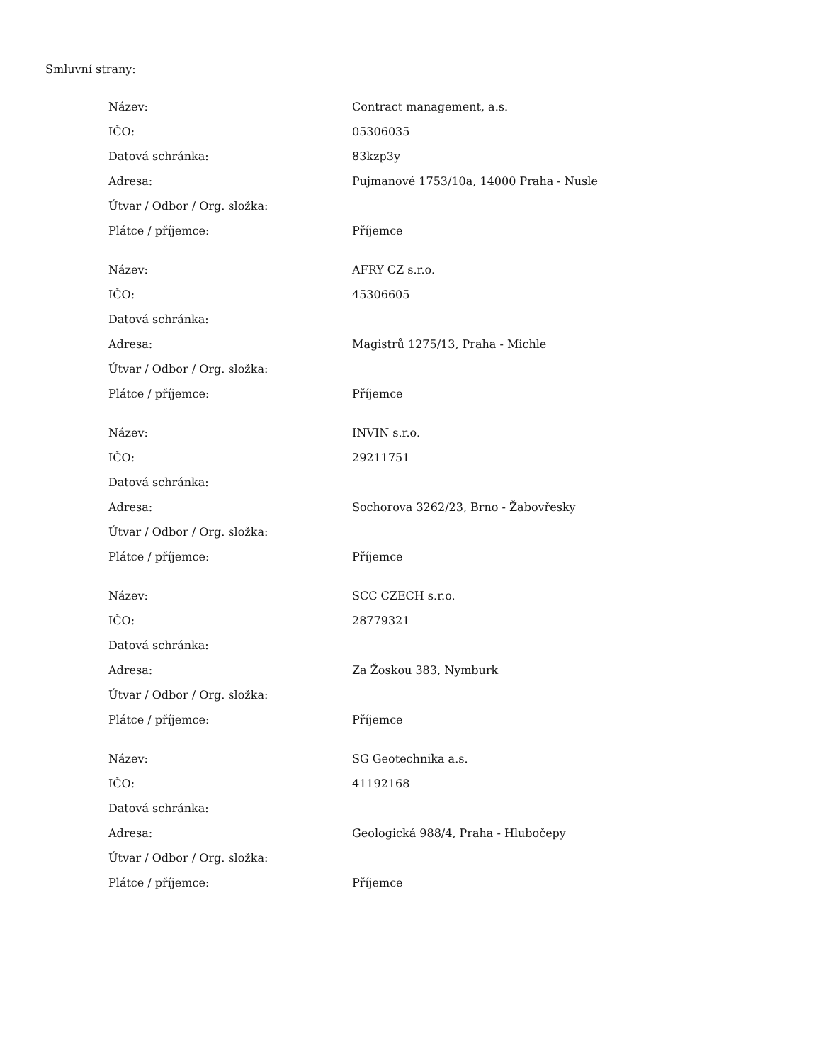Smluvní strany:
| Název: | Contract management, a.s. |
| IČO: | 05306035 |
| Datová schránka: | 83kzp3y |
| Adresa: | Pujmanové 1753/10a, 14000 Praha - Nusle |
| Útvar / Odbor / Org. složka: | |
| Plátce / příjemce: | Příjemce |
| Název: | AFRY CZ s.r.o. |
| IČO: | 45306605 |
| Datová schránka: | |
| Adresa: | Magistrů 1275/13, Praha - Michle |
| Útvar / Odbor / Org. složka: | |
| Plátce / příjemce: | Příjemce |
| Název: | INVIN s.r.o. |
| IČO: | 29211751 |
| Datová schránka: | |
| Adresa: | Sochorova 3262/23, Brno - Žabovřesky |
| Útvar / Odbor / Org. složka: | |
| Plátce / příjemce: | Příjemce |
| Název: | SCC CZECH s.r.o. |
| IČO: | 28779321 |
| Datová schránka: | |
| Adresa: | Za Žoskou 383, Nymburk |
| Útvar / Odbor / Org. složka: | |
| Plátce / příjemce: | Příjemce |
| Název: | SG Geotechnika a.s. |
| IČO: | 41192168 |
| Datová schránka: | |
| Adresa: | Geologická 988/4, Praha - Hlubočepy |
| Útvar / Odbor / Org. složka: | |
| Plátce / příjemce: | Příjemce |